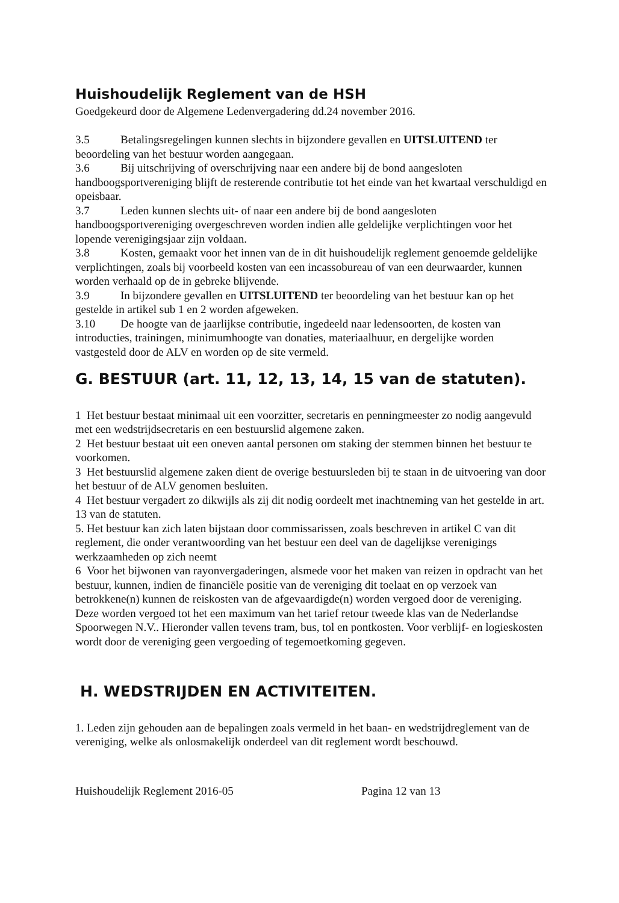Huishoudelijk Reglement van de HSH
Goedgekeurd door de Algemene Ledenvergadering dd.24 november 2016.
3.5 Betalingsregelingen kunnen slechts in bijzondere gevallen en UITSLUITEND ter beoordeling van het bestuur worden aangegaan.
3.6 Bij uitschrijving of overschrijving naar een andere bij de bond aangesloten handboogsportvereniging blijft de resterende contributie tot het einde van het kwartaal verschuldigd en opeisbaar.
3.7 Leden kunnen slechts uit- of naar een andere bij de bond aangesloten handboogsportvereniging overgeschreven worden indien alle geldelijke verplichtingen voor het lopende verenigingsjaar zijn voldaan.
3.8 Kosten, gemaakt voor het innen van de in dit huishoudelijk reglement genoemde geldelijke verplichtingen, zoals bij voorbeeld kosten van een incassobureau of van een deurwaarder, kunnen worden verhaald op de in gebreke blijvende.
3.9 In bijzondere gevallen en UITSLUITEND ter beoordeling van het bestuur kan op het gestelde in artikel sub 1 en 2 worden afgeweken.
3.10 De hoogte van de jaarlijkse contributie, ingedeeld naar ledensoorten, de kosten van introducties, trainingen, minimumhoogte van donaties, materiaalhuur, en dergelijke worden vastgesteld door de ALV en worden op de site vermeld.
G. BESTUUR (art. 11, 12, 13, 14, 15 van de statuten).
1 Het bestuur bestaat minimaal uit een voorzitter, secretaris en penningmeester zo nodig aangevuld met een wedstrijdsecretaris en een bestuurslid algemene zaken.
2 Het bestuur bestaat uit een oneven aantal personen om staking der stemmen binnen het bestuur te voorkomen.
3 Het bestuurslid algemene zaken dient de overige bestuursleden bij te staan in de uitvoering van door het bestuur of de ALV genomen besluiten.
4 Het bestuur vergadert zo dikwijls als zij dit nodig oordeelt met inachtneming van het gestelde in art. 13 van de statuten.
5. Het bestuur kan zich laten bijstaan door commissarissen, zoals beschreven in artikel C van dit reglement, die onder verantwoording van het bestuur een deel van de dagelijkse verenigings werkzaamheden op zich neemt
6 Voor het bijwonen van rayonvergaderingen, alsmede voor het maken van reizen in opdracht van het bestuur, kunnen, indien de financiële positie van de vereniging dit toelaat en op verzoek van betrokkene(n) kunnen de reiskosten van de afgevaardigde(n) worden vergoed door de vereniging. Deze worden vergoed tot het een maximum van het tarief retour tweede klas van de Nederlandse Spoorwegen N.V.. Hieronder vallen tevens tram, bus, tol en pontkosten. Voor verblijf- en logieskosten wordt door de vereniging geen vergoeding of tegemoetkoming gegeven.
H. WEDSTRIJDEN EN ACTIVITEITEN.
1. Leden zijn gehouden aan de bepalingen zoals vermeld in het baan- en wedstrijdreglement van de vereniging, welke als onlosmakelijk onderdeel van dit reglement wordt beschouwd.
Huishoudelijk Reglement 2016-05 Pagina 12 van 13